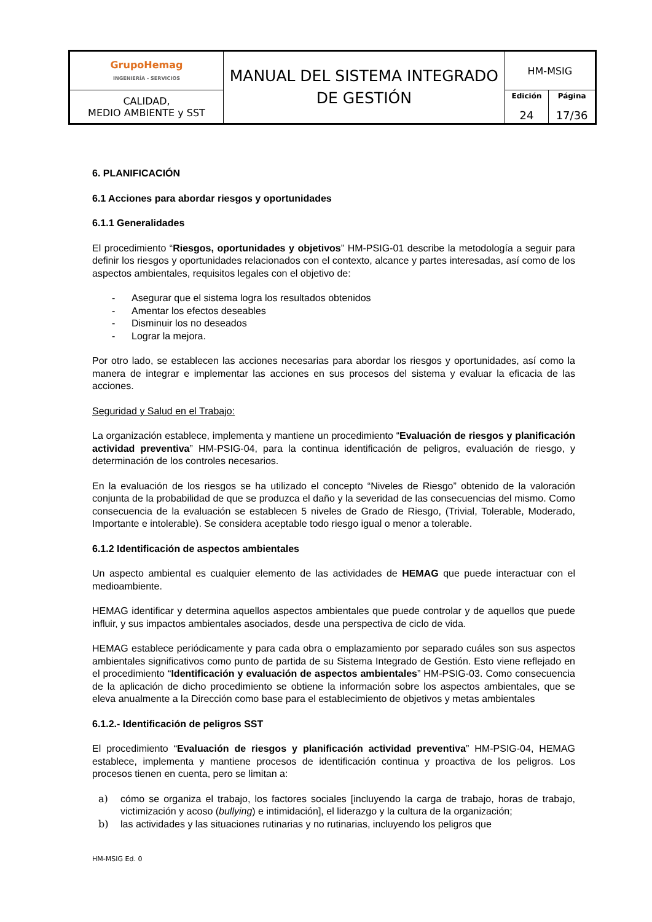| GrupoHemag INGENIERÍA - SERVICIOS | MANUAL DEL SISTEMA INTEGRADO DE GESTIÓN | HM-MSIG | |
| CALIDAD, MEDIO AMBIENTE y SST | | Edición 24 | Página 17/36 |
6. PLANIFICACIÓN
6.1 Acciones para abordar riesgos y oportunidades
6.1.1 Generalidades
El procedimiento “Riesgos, oportunidades y objetivos” HM-PSIG-01 describe la metodología a seguir para definir los riesgos y oportunidades relacionados con el contexto, alcance y partes interesadas, así como de los aspectos ambientales, requisitos legales con el objetivo de:
- Asegurar que el sistema logra los resultados obtenidos
- Amentar los efectos deseables
- Disminuir los no deseados
- Lograr la mejora.
Por otro lado, se establecen las acciones necesarias para abordar los riesgos y oportunidades, así como la manera de integrar e implementar las acciones en sus procesos del sistema y evaluar la eficacia de las acciones.
Seguridad y Salud en el Trabajo:
La organización establece, implementa y mantiene un procedimiento “Evaluación de riesgos y planificación actividad preventiva” HM-PSIG-04, para la continua identificación de peligros, evaluación de riesgo, y determinación de los controles necesarios.
En la evaluación de los riesgos se ha utilizado el concepto “Niveles de Riesgo” obtenido de la valoración conjunta de la probabilidad de que se produzca el daño y la severidad de las consecuencias del mismo. Como consecuencia de la evaluación se establecen 5 niveles de Grado de Riesgo, (Trivial, Tolerable, Moderado, Importante e intolerable). Se considera aceptable todo riesgo igual o menor a tolerable.
6.1.2 Identificación de aspectos ambientales
Un aspecto ambiental es cualquier elemento de las actividades de HEMAG que puede interactuar con el medioambiente.
HEMAG identificar y determina aquellos aspectos ambientales que puede controlar y de aquellos que puede influir, y sus impactos ambientales asociados, desde una perspectiva de ciclo de vida.
HEMAG establece periódicamente y para cada obra o emplazamiento por separado cuáles son sus aspectos ambientales significativos como punto de partida de su Sistema Integrado de Gestión. Esto viene reflejado en el procedimiento “Identificación y evaluación de aspectos ambientales” HM-PSIG-03. Como consecuencia de la aplicación de dicho procedimiento se obtiene la información sobre los aspectos ambientales, que se eleva anualmente a la Dirección como base para el establecimiento de objetivos y metas ambientales
6.1.2.- Identificación de peligros SST
El procedimiento “Evaluación de riesgos y planificación actividad preventiva” HM-PSIG-04, HEMAG establece, implementa y mantiene procesos de identificación continua y proactiva de los peligros. Los procesos tienen en cuenta, pero se limitan a:
a) cómo se organiza el trabajo, los factores sociales [incluyendo la carga de trabajo, horas de trabajo, victimización y acoso (bullying) e intimidación], el liderazgo y la cultura de la organización;
b) las actividades y las situaciones rutinarias y no rutinarias, incluyendo los peligros que
HM-MSIG Ed. 0